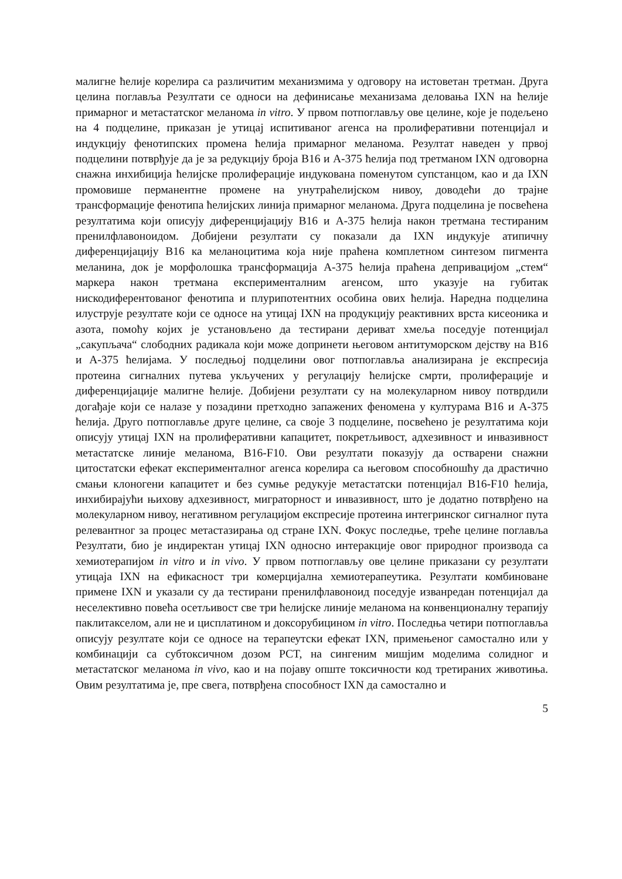малигне ћелије корелира са различитим механизмима у одговору на истоветан третман. Друга целина поглавља Резултати се односи на дефинисање механизама деловања IXN на ћелије примарног и метастатског меланома in vitro. У првом потпоглављу ове целине, које је подељено на 4 подцелине, приказан је утицај испитиваног агенса на пролиферативни потенцијал и индукцију фенотипских промена ћелија примарног меланома. Резултат наведен у првој подцелини потврђује да је за редукцију броја B16 и A-375 ћелија под третманом IXN одговорна снажна инхибиција ћелијске пролиферације индукована поменутом супстанцом, као и да IXN промовише перманентне промене на унутраћелијском нивоу, доводећи до трајне трансформације фенотипа ћелијских линија примарног меланома. Друга подцелина је посвећена резултатима који описују диференцијацију B16 и A-375 ћелија након третмана тестираним пренилфлавоноидом. Добијени резултати су показали да IXN индукује атипичну диференцијацију B16 ка меланоцитима која није праћена комплетном синтезом пигмента меланина, док је морфолошка трансформација A-375 ћелија праћена депривацијом „стем“ маркера након третмана експерименталним агенсом, што указује на губитак нискодиферентованог фенотипа и плурипотентних особина ових ћелија. Наредна подцелина илуструје резултате који се односе на утицај IXN на продукцију реактивних врста кисеоника и азота, помоћу којих је установљено да тестирани дериват хмеља поседује потенцијал „сакупљача“ слободних радикала који може допринети његовом антитуморском дејству на B16 и A-375 ћелијама. У последњој подцелини овог потпоглавља анализирана је експресија протеина сигналних путева укључених у регулацију ћелијске смрти, пролиферације и диференцијације малигне ћелије. Добијени резултати су на молекуларном нивоу потврдили догађаје који се налазе у позадини претходно запажених феномена у културама B16 и A-375 ћелија. Друго потпоглавље друге целине, са своје 3 подцелине, посвећено је резултатима који описују утицај IXN на пролиферативни капацитет, покретљивост, адхезивност и инвазивност метастатске линије меланома, B16-F10. Ови резултати показују да остварени снажни цитостатски ефекат експерименталног агенса корелира са његовом способношћу да драстично смањи клоногени капацитет и без сумње редукује метастатски потенцијал B16-F10 ћелија, инхибирајући њихову адхезивност, миграторност и инвазивност, што је додатно потврђено на молекуларном нивоу, негативном регулацијом експресије протеина интегринског сигналног пута релевантног за процес метастазирања од стране IXN. Фокус последње, треће целине поглавља Резултати, био је индиректан утицај IXN односно интеракције овог природног производа са хемиотерапијом in vitro и in vivo. У првом потпоглављу ове целине приказани су резултати утицаја IXN на ефикасност три комерцијална хемиотерапеутика. Резултати комбиноване примене IXN и указали су да тестирани пренилфлавоноид поседује изванредан потенцијал да неселективно повећа осетљивост све три ћелијске линије меланома на конвенционалну терапију паклитакселом, али не и цисплатином и доксорубицином in vitro. Последња четири потпоглавља описују резултате који се односе на терапеутски ефекат IXN, примењеног самостално или у комбинацији са субтоксичном дозом PCT, на сингеним мишјим моделима солидног и метастатског меланома in vivo, као и на појаву опште токсичности код третираних животиња. Овим резултатима је, пре свега, потврђена способност IXN да самостално и
5